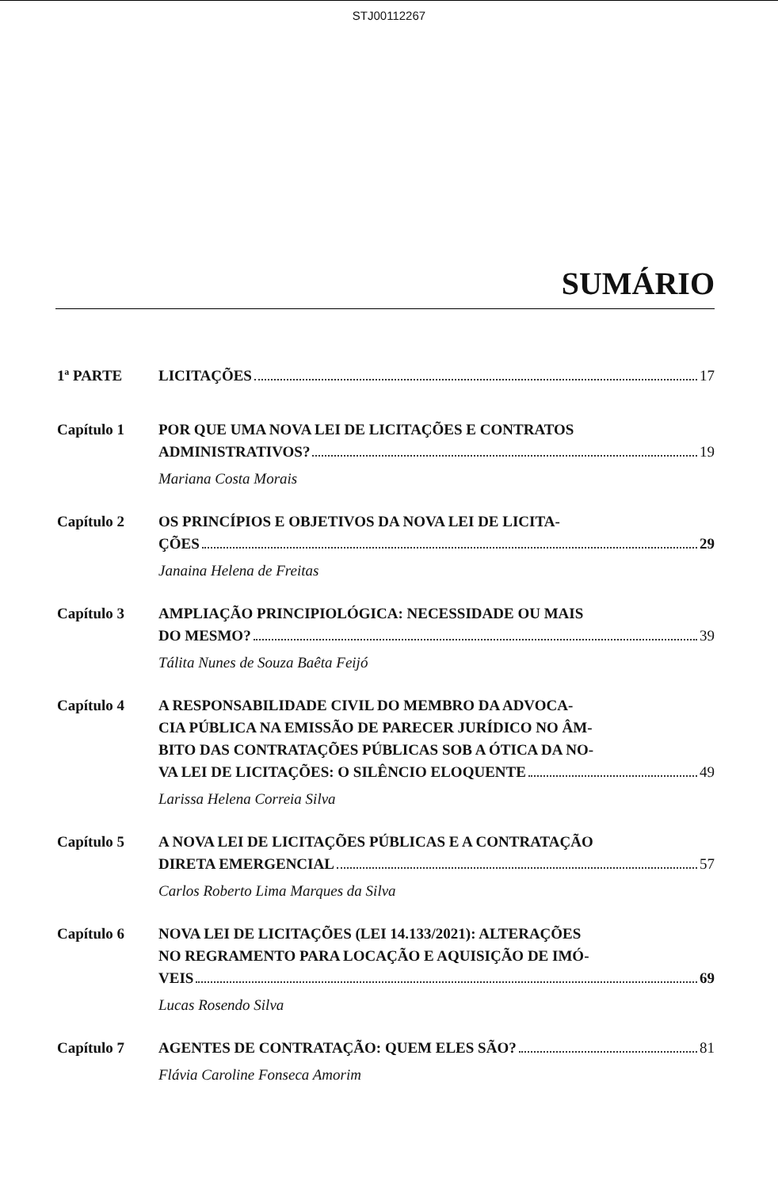STJ00112267
SUMÁRIO
1ª PARTE LICITAÇÕES 17
Capítulo 1 POR QUE UMA NOVA LEI DE LICITAÇÕES E CONTRATOS
ADMINISTRATIVOS? 19
Mariana Costa Morais
Capítulo 2 OS PRINCÍPIOS E OBJETIVOS DA NOVA LEI DE LICITA-
ÇÕES 29
Janaina Helena de Freitas
Capítulo 3 AMPLIAÇÃO PRINCIPIOLÓGICA: NECESSIDADE OU MAIS
DO MESMO? 39
Tálita Nunes de Souza Baêta Feijó
Capítulo 4 A RESPONSABILIDADE CIVIL DO MEMBRO DA ADVOCA-
CIA PÚBLICA NA EMISSÃO DE PARECER JURÍDICO NO ÂM-
BITO DAS CONTRATAÇÕES PÚBLICAS SOB A ÓTICA DA NO-
VA LEI DE LICITAÇÕES: O SILÊNCIO ELOQUENTE 49
Larissa Helena Correia Silva
Capítulo 5 A NOVA LEI DE LICITAÇÕES PÚBLICAS E A CONTRATAÇÃO
DIRETA EMERGENCIAL 57
Carlos Roberto Lima Marques da Silva
Capítulo 6 NOVA LEI DE LICITAÇÕES (LEI 14.133/2021): ALTERAÇÕES
NO REGRAMENTO PARA LOCAÇÃO E AQUISIÇÃO DE IMÓ-
VEIS 69
Lucas Rosendo Silva
Capítulo 7 AGENTES DE CONTRATAÇÃO: QUEM ELES SÃO? 81
Flávia Caroline Fonseca Amorim